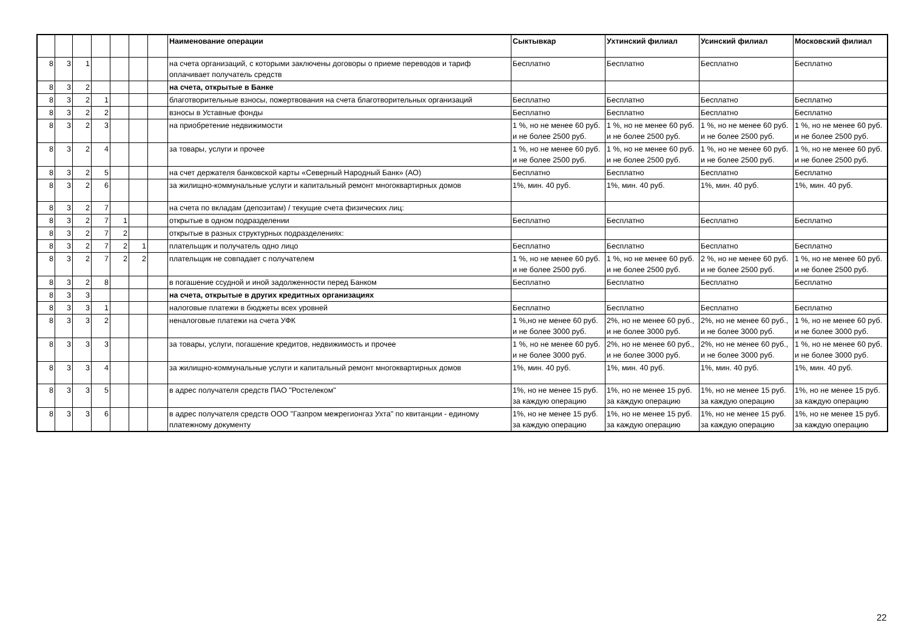| | | | | | | | Наименование операции | Сыктывкар | Ухтинский филиал | Усинский филиал | Московский филиал |
| --- | --- | --- | --- | --- | --- | --- | --- | --- | --- | --- | --- |
| 8 | 3 | 1 | | | | | на счета организаций, с которыми заключены договоры о приеме переводов и тариф оплачивает получатель средств | Бесплатно | Бесплатно | Бесплатно | Бесплатно |
| 8 | 3 | 2 | | | | | на счета, открытые в Банке | | | | |
| 8 | 3 | 2 | 1 | | | | благотворительные взносы, пожертвования на счета благотворительных организаций | Бесплатно | Бесплатно | Бесплатно | Бесплатно |
| 8 | 3 | 2 | 2 | | | | взносы в Уставные фонды | Бесплатно | Бесплатно | Бесплатно | Бесплатно |
| 8 | 3 | 2 | 3 | | | | на приобретение недвижимости | 1 %, но не менее 60 руб. и не более 2500 руб. | 1 %, но не менее 60 руб. и не более 2500 руб. | 1 %, но не менее 60 руб. и не более 2500 руб. | 1 %, но не менее 60 руб. и не более 2500 руб. |
| 8 | 3 | 2 | 4 | | | | за товары, услуги и прочее | 1 %, но не менее 60 руб. и не более 2500 руб. | 1 %, но не менее 60 руб. и не более 2500 руб. | 1 %, но не менее 60 руб. и не более 2500 руб. | 1 %, но не менее 60 руб. и не более 2500 руб. |
| 8 | 3 | 2 | 5 | | | | на счет держателя банковской карты «Северный Народный Банк» (АО) | Бесплатно | Бесплатно | Бесплатно | Бесплатно |
| 8 | 3 | 2 | 6 | | | | за жилищно-коммунальные услуги и капитальный ремонт многоквартирных домов | 1%, мин. 40 руб. | 1%, мин. 40 руб. | 1%, мин. 40 руб. | 1%, мин. 40 руб. |
| 8 | 3 | 2 | 7 | | | | на счета по вкладам (депозитам) / текущие счета физических лиц: | | | | |
| 8 | 3 | 2 | 7 | 1 | | | открытые в одном подразделении | Бесплатно | Бесплатно | Бесплатно | Бесплатно |
| 8 | 3 | 2 | 7 | 2 | | | открытые в разных структурных подразделениях: | | | | |
| 8 | 3 | 2 | 7 | 2 | 1 | | плательщик и получатель одно лицо | Бесплатно | Бесплатно | Бесплатно | Бесплатно |
| 8 | 3 | 2 | 7 | 2 | 2 | | плательщик не совпадает с получателем | 1 %, но не менее 60 руб. и не более 2500 руб. | 1 %, но не менее 60 руб. и не более 2500 руб. | 2 %, но не менее 60 руб. и не более 2500 руб. | 1 %, но не менее 60 руб. и не более 2500 руб. |
| 8 | 3 | 2 | 8 | | | | в погашение ссудной и иной задолженности перед Банком | Бесплатно | Бесплатно | Бесплатно | Бесплатно |
| 8 | 3 | 3 | | | | | на счета, открытые в других кредитных организациях | | | | |
| 8 | 3 | 3 | 1 | | | | налоговые платежи в бюджеты всех уровней | Бесплатно | Бесплатно | Бесплатно | Бесплатно |
| 8 | 3 | 3 | 2 | | | | неналоговые платежи на счета УФК | 1 %,но не менее 60 руб. и не более 3000 руб. | 2%, но не менее 60 руб., и не более 3000 руб. | 2%, но не менее 60 руб., и не более 3000 руб. | 1 %, но не менее 60 руб. и не более 3000 руб. |
| 8 | 3 | 3 | 3 | | | | за товары, услуги, погашение кредитов, недвижимость и прочее | 1 %, но не менее 60 руб. и не более 3000 руб. | 2%, но не менее 60 руб., и не более 3000 руб. | 2%, но не менее 60 руб., и не более 3000 руб. | 1 %, но не менее 60 руб. и не более 3000 руб. |
| 8 | 3 | 3 | 4 | | | | за жилищно-коммунальные услуги и капитальный ремонт многоквартирных домов | 1%, мин. 40 руб. | 1%, мин. 40 руб. | 1%, мин. 40 руб. | 1%, мин. 40 руб. |
| 8 | 3 | 3 | 5 | | | | в адрес получателя средств ПАО "Ростелеком" | 1%, но не менее 15 руб. за каждую операцию | 1%, но не менее 15 руб. за каждую операцию | 1%, но не менее 15 руб. за каждую операцию | 1%, но не менее 15 руб. за каждую операцию |
| 8 | 3 | 3 | 6 | | | | в адрес получателя средств ООО "Газпром межрегионгаз Ухта" по квитанции - единому платежному документу | 1%, но не менее 15 руб. за каждую операцию | 1%, но не менее 15 руб. за каждую операцию | 1%, но не менее 15 руб. за каждую операцию | 1%, но не менее 15 руб. за каждую операцию |
22